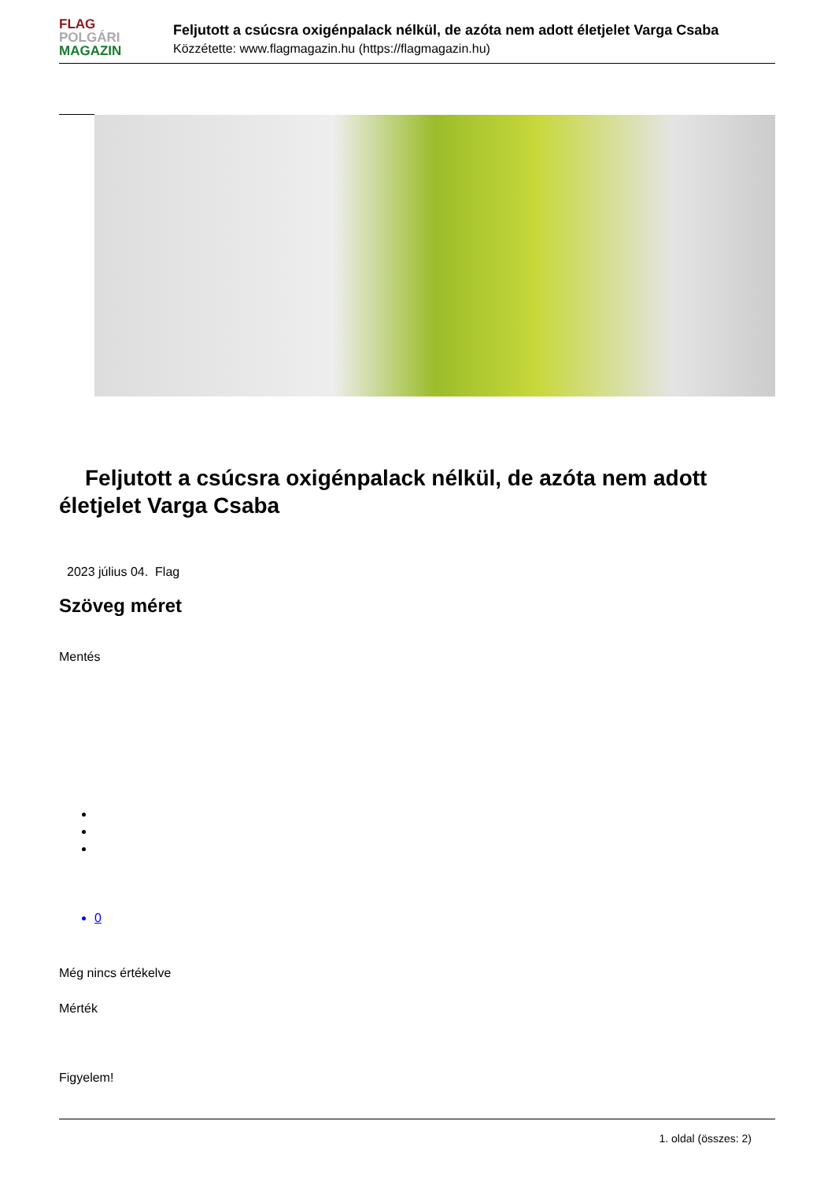FLAG
POLGÁRI
MAGAZIN
Feljutott a csúcsra oxigénpalack nélkül, de azóta nem adott életjelet Varga Csaba
Közzétette: www.flagmagazin.hu (https://flagmagazin.hu)
Feljutott a csúcsra oxigénpalack nélkül, de azóta nem adott életjelet Varga Csaba
2023 július 04. Flag
Szöveg méret
Mentés
0
Még nincs értékelve
Mérték
Figyelem!
1. oldal (összes: 2)